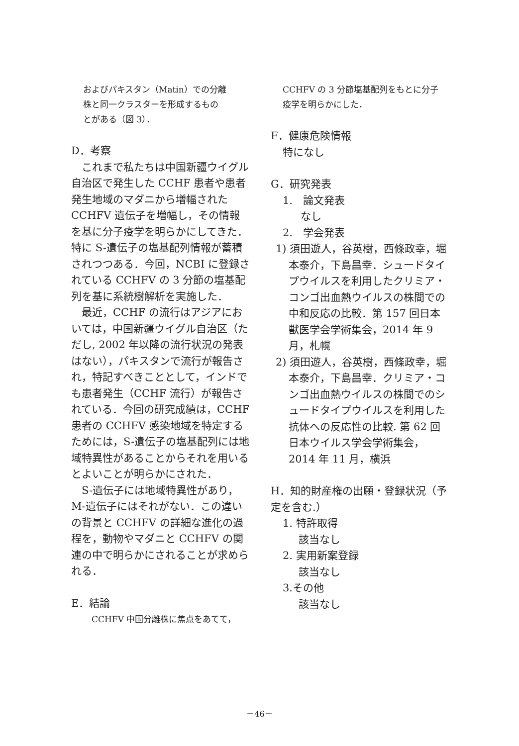およびパキスタン（Matin）での分離
株と同一クラスターを形成するもの
とがある（図 3）．
D．考察
　これまで私たちは中国新疆ウイグル自治区で発生した CCHF 患者や患者発生地域のマダニから増幅された CCHFV 遺伝子を増幅し，その情報を基に分子疫学を明らかにしてきた．特に S-遺伝子の塩基配列情報が蓄積されつつある．今回，NCBI に登録されている CCHFV の 3 分節の塩基配列を基に系統樹解析を実施した．
　最近，CCHF の流行はアジアにおいては，中国新疆ウイグル自治区（ただし, 2002 年以降の流行状況の発表はない），パキスタンで流行が報告され，特記すべきこととして，インドでも患者発生（CCHF 流行）が報告されている．今回の研究成績は，CCHF 患者の CCHFV 感染地域を特定するためには，S-遺伝子の塩基配列には地域特異性があることからそれを用いるとよいことが明らかにされた．
　S-遺伝子には地域特異性があり，M-遺伝子にはそれがない．この違いの背景と CCHFV の詳細な進化の過程を，動物やマダニと CCHFV の関連の中で明らかにされることが求められる．
E．結論
　CCHFV 中国分離株に焦点をあてて，
CCHFV の 3 分節塩基配列をもとに分子
疫学を明らかにした．
F．健康危険情報
特になし
G．研究発表
1.　論文発表
なし
2.　学会発表
1) 須田遊人，谷英樹，西條政幸，堀本泰介，下島昌幸．シュードタイプウイルスを利用したクリミア・コンゴ出血熱ウイルスの株間での中和反応の比較．第 157 回日本獣医学会学術集会，2014 年 9 月，札幌
2) 須田遊人，谷英樹，西條政幸，堀本泰介，下島昌幸．クリミア・コンゴ出血熱ウイルスの株間でのシュードタイプウイルスを利用した抗体への反応性の比較. 第 62 回日本ウイルス学会学術集会，2014 年 11 月，横浜
H．知的財産権の出願・登録状況（予定を含む.）
1. 特許取得
該当なし
2. 実用新案登録
該当なし
3.その他
該当なし
－46－